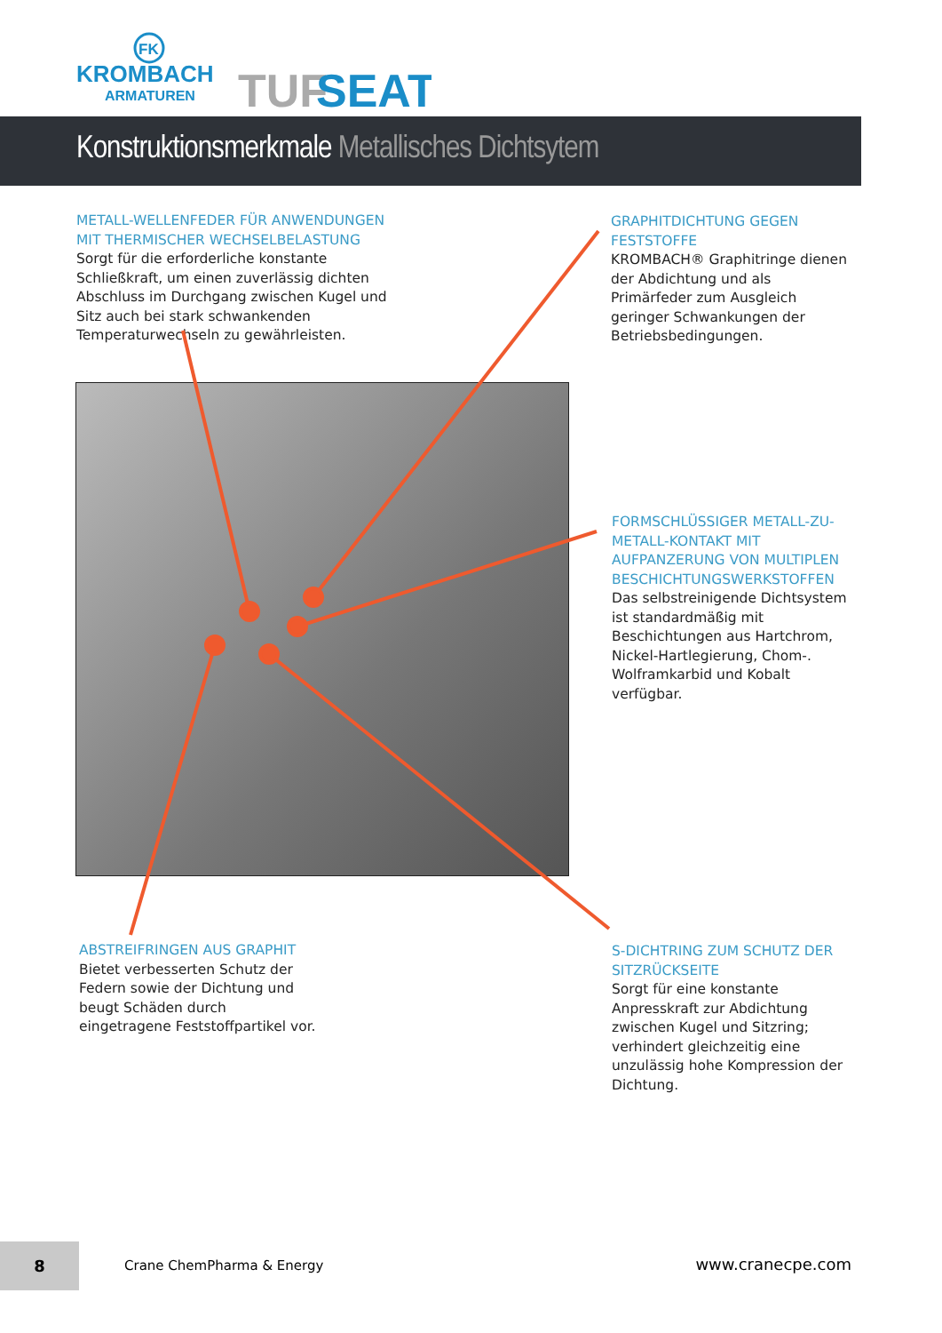FK
KROMBACH
ARMATUREN
TUF
SEAT
Konstruktionsmerkmale Metallisches Dichtsytem
METALL-WELLENFEDER FÜR ANWENDUNGEN MIT THERMISCHER WECHSELBELASTUNG
Sorgt für die erforderliche konstante Schließkraft, um einen zuverlässig dichten Abschluss im Durchgang zwischen Kugel und Sitz auch bei stark schwankenden Temperaturwechseln zu gewährleisten.
GRAPHITDICHTUNG GEGEN FESTSTOFFE
KROMBACH® Graphitringe dienen der Abdichtung und als Primärfeder zum Ausgleich geringer Schwankungen der Betriebsbedingungen.
FORMSCHLÜSSIGER METALL-ZU-METALL-KONTAKT MIT AUFPANZERUNG VON MULTIPLEN BESCHICHTUNGSWERKSTOFFEN
Das selbstreinigende Dichtsystem ist standardmäßig mit Beschichtungen aus Hartchrom, Nickel-Hartlegierung, Chom-. Wolframkarbid und Kobalt verfügbar.
ABSTREIFRINGEN AUS GRAPHIT
Bietet verbesserten Schutz der Federn sowie der Dichtung und beugt Schäden durch eingetragene Feststoffpartikel vor.
S-DICHTRING ZUM SCHUTZ DER SITZRÜCKSEITE
Sorgt für eine konstante Anpresskraft zur Abdichtung zwischen Kugel und Sitzring; verhindert gleichzeitig eine unzulässig hohe Kompression der Dichtung.
8
Crane ChemPharma & Energy www.cranecpe.com